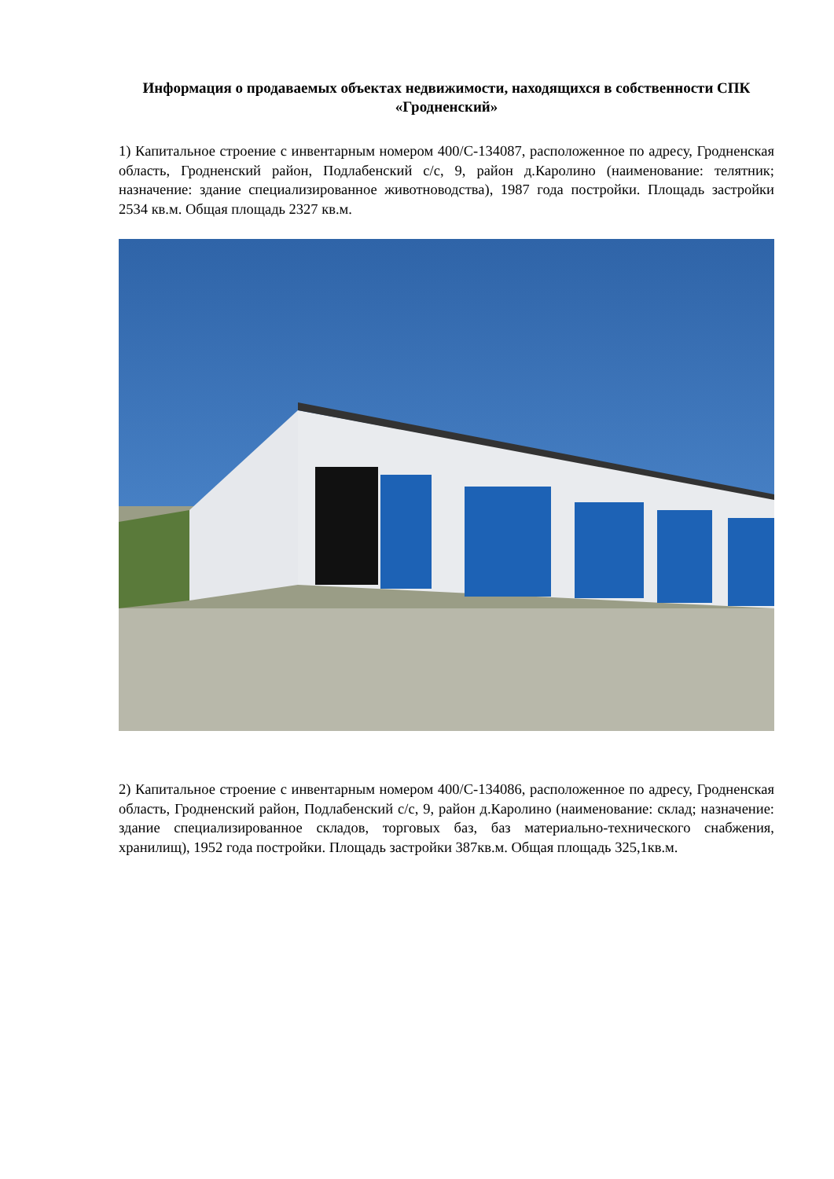Информация о продаваемых объектах недвижимости, находящихся в собственности СПК «Гродненский»
1) Капитальное строение с инвентарным номером 400/С-134087, расположенное по адресу, Гродненская область, Гродненский район, Подлабенский с/с, 9, район д.Каролино (наименование: телятник; назначение: здание специализированное животноводства), 1987 года постройки. Площадь застройки 2534 кв.м. Общая площадь 2327 кв.м.
2) Капитальное строение с инвентарным номером 400/С-134086, расположенное по адресу, Гродненская область, Гродненский район, Подлабенский с/с, 9, район д.Каролино (наименование: склад; назначение: здание специализированное складов, торговых баз, баз материально-технического снабжения, хранилищ), 1952 года постройки. Площадь застройки 387кв.м. Общая площадь 325,1кв.м.